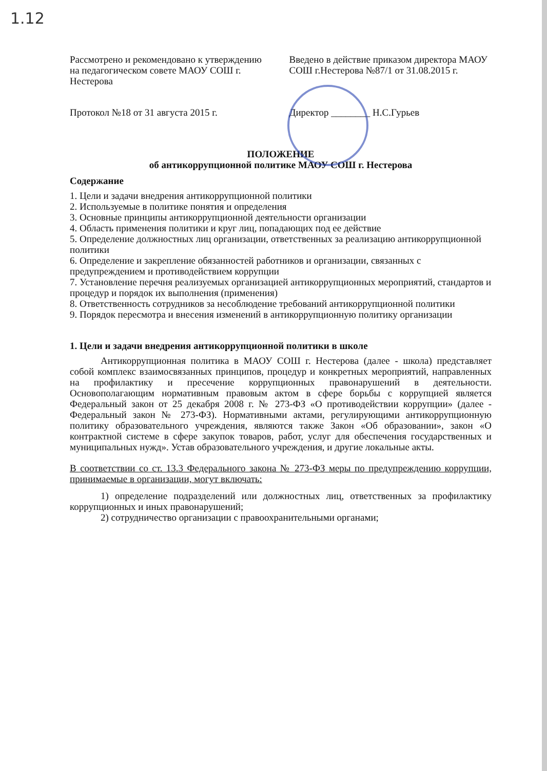1.12
Рассмотрено и рекомендовано к утверждению на педагогическом совете МАОУ СОШ г. Нестерова
Введено в действие приказом директора МАОУ СОШ г.Нестерова №87/1 от 31.08.2015 г.
Протокол №18 от 31 августа 2015 г.
Директор ________ Н.С.Гурьев
ПОЛОЖЕНИЕ
об антикоррупционной политике МАОУ СОШ г. Нестерова
Содержание
1. Цели и задачи внедрения антикоррупционной политики
2. Используемые в политике понятия и определения
3. Основные принципы антикоррупционной деятельности организации
4. Область применения политики и круг лиц, попадающих под ее действие
5. Определение должностных лиц организации, ответственных за реализацию антикоррупционной политики
6. Определение и закрепление обязанностей работников и организации, связанных с предупреждением и противодействием коррупции
7. Установление перечня реализуемых организацией антикоррупционных мероприятий, стандартов и процедур и порядок их выполнения (применения)
8. Ответственность сотрудников за несоблюдение требований антикоррупционной политики
9. Порядок пересмотра и внесения изменений в антикоррупционную политику организации
1. Цели и задачи внедрения антикоррупционной политики в школе
Антикоррупционная политика в МАОУ СОШ г. Нестерова (далее - школа) представляет собой комплекс взаимосвязанных принципов, процедур и конкретных мероприятий, направленных на профилактику и пресечение коррупционных правонарушений в деятельности. Основополагающим нормативным правовым актом в сфере борьбы с коррупцией является Федеральный закон от 25 декабря 2008 г. № 273-ФЗ «О противодействии коррупции» (далее - Федеральный закон № 273-ФЗ). Нормативными актами, регулирующими антикоррупционную политику образовательного учреждения, являются также Закон «Об образовании», закон «О контрактной системе в сфере закупок товаров, работ, услуг для обеспечения государственных и муниципальных нужд». Устав образовательного учреждения, и другие локальные акты.
В соответствии со ст. 13.3 Федерального закона № 273-ФЗ меры по предупреждению коррупции, принимаемые в организации, могут включать:
1) определение подразделений или должностных лиц, ответственных за профилактику коррупционных и иных правонарушений;
2) сотрудничество организации с правоохранительными органами;